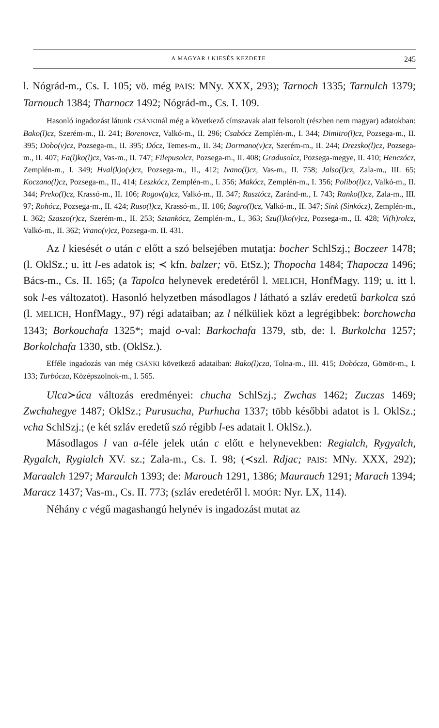A MAGYAR l KIESÉS KEZDETE 245
l. Nógrád-m., Cs. I. 105; vö. még PAIS: MNy. XXX, 293); Tarnoch 1335; Tarnulch 1379; Tarnouch 1384; Tharnocz 1492; Nógrád-m., Cs. I. 109.
Hasonló ingadozást látunk CSÁNKInál még a következő címszavak alatt felsorolt (részben nem magyar) adatokban: Bako(l)cz, Szerém-m., II. 241; Borenovcz, Valkó-m., II. 296; Csabócz Zemplén-m., I. 344; Dimitro(l)cz, Pozsega-m., II. 395; Dobo(v)cz, Pozsega-m., II. 395; Dócz, Temes-m., II. 34; Dormano(v)cz, Szerém-m., II. 244; Drezsko(l)cz, Pozsega-m., II. 407; Fa(l)ko(l)cz, Vas-m., II. 747; Filepusolcz, Pozsega-m., II. 408; Gradusolcz, Pozsega-megye, II. 410; Henczócz, Zemplén-m., I. 349; Hval(k)o(v)cz, Pozsega-m., II., 412; Ivano(l)cz, Vas-m., II. 758; Jalso(l)cz, Zala-m., III. 65; Koczano(l)cz, Pozsega-m., II., 414; Leszkócz, Zemplén-m., I. 356; Makócz, Zemplén-m., I. 356; Polibo(l)cz, Valkó-m., II. 344; Preko(l)cz, Krassó-m., II. 106; Rogov(a)cz, Valkó-m., II. 347; Rasztócz, Zaránd-m., I. 743; Ranko(l)cz, Zala-m., III. 97; Rohócz, Pozsega-m., II. 424; Ruso(l)cz, Krassó-m., II. 106; Sagro(l)cz, Valkó-m., II. 347; Sink (Sinkócz), Zemplén-m., I. 362; Szaszo(r)cz, Szerém-m., II. 253; Sztankócz, Zemplén-m., I., 363; Szu(l)ko(v)cz, Pozsega-m., II. 428; Vi(h)rolcz, Valkó-m., II. 362; Vrano(v)cz, Pozsega-m. II. 431.
Az l kiesését o után c előtt a szó belsejében mutatja: bocher SchlSzj.; Boczeer 1478; (l. OklSz.; u. itt l-es adatok is; ≺ kfn. balzer; vö. EtSz.); Thopocha 1484; Thapocza 1496; Bács-m., Cs. II. 165; (a Tapolca helynevek eredetéről l. MELICH, HonfMagy. 119; u. itt l. sok l-es változatot). Hasonló helyzetben másodlagos l látható a szláv eredetű barkolca szó (l. MELICH, HonfMagy., 97) régi adataiban; az l nélküliek közt a legrégibbek: borchowcha 1343; Borkouchafa 1325*; majd o-val: Barkochafa 1379, stb, de: l. Burkolcha 1257; Borkolchafa 1330, stb. (OklSz.).
Efféle ingadozás van még CSÁNKI következő adataiban: Bako(l)cza, Tolna-m., III. 415; Dobócza, Gömör-m., I. 133; Turbócza, Középszolnok-m., I. 565.
Ulca≻úca változás eredményei: chucha SchlSzj.; Zwchas 1462; Zuczas 1469; Zwchahegye 1487; OklSz.; Purusucha, Purhucha 1337; több későbbi adatot is l. OklSz.; vcha SchlSzj.; (e két szláv eredetű szó régibb l-es adatait l. OklSz.).
Másodlagos l van a-féle jelek után c előtt e helynevekben: Regialch, Rygyalch, Rygalch, Rygialch XV. sz.; Zala-m., Cs. I. 98; (≺szl. Rdjac; PAIS: MNy. XXX, 292); Maraalch 1297; Maraulch 1393; de: Marouch 1291, 1386; Maurauch 1291; Marach 1394; Maracz 1437; Vas-m., Cs. II. 773; (szláv eredetéről l. MOÓR: Nyr. LX, 114).
Néhány c végű magashangú helynév is ingadozást mutat az